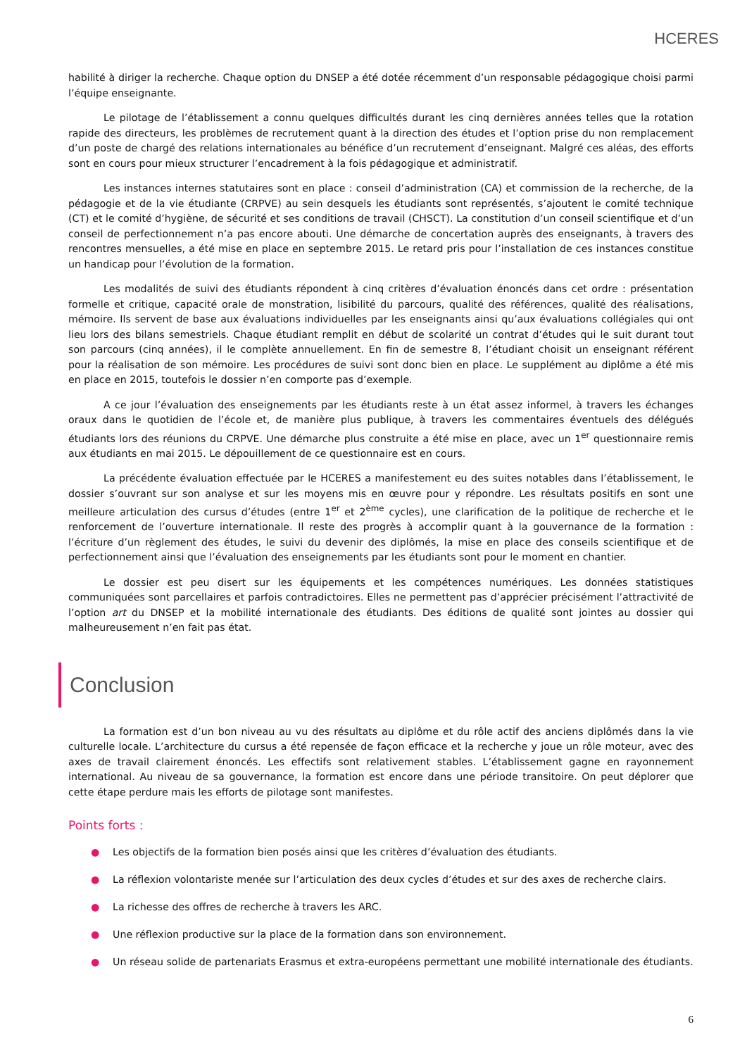HCERES
habilité à diriger la recherche. Chaque option du DNSEP a été dotée récemment d’un responsable pédagogique choisi parmi l’équipe enseignante.
Le pilotage de l’établissement a connu quelques difficultés durant les cinq dernières années telles que la rotation rapide des directeurs, les problèmes de recrutement quant à la direction des études et l’option prise du non remplacement d’un poste de chargé des relations internationales au bénéfice d’un recrutement d’enseignant. Malgré ces aléas, des efforts sont en cours pour mieux structurer l’encadrement à la fois pédagogique et administratif.
Les instances internes statutaires sont en place : conseil d’administration (CA) et commission de la recherche, de la pédagogie et de la vie étudiante (CRPVE) au sein desquels les étudiants sont représentés, s’ajoutent le comité technique (CT) et le comité d’hygiène, de sécurité et ses conditions de travail (CHSCT). La constitution d’un conseil scientifique et d’un conseil de perfectionnement n’a pas encore abouti. Une démarche de concertation auprès des enseignants, à travers des rencontres mensuelles, a été mise en place en septembre 2015. Le retard pris pour l’installation de ces instances constitue un handicap pour l’évolution de la formation.
Les modalités de suivi des étudiants répondent à cinq critères d’évaluation énoncés dans cet ordre : présentation formelle et critique, capacité orale de monstration, lisibilité du parcours, qualité des références, qualité des réalisations, mémoire. Ils servent de base aux évaluations individuelles par les enseignants ainsi qu’aux évaluations collégiales qui ont lieu lors des bilans semestriels. Chaque étudiant remplit en début de scolarité un contrat d’études qui le suit durant tout son parcours (cinq années), il le complète annuellement. En fin de semestre 8, l’étudiant choisit un enseignant référent pour la réalisation de son mémoire. Les procédures de suivi sont donc bien en place. Le supplément au diplôme a été mis en place en 2015, toutefois le dossier n’en comporte pas d’exemple.
A ce jour l’évaluation des enseignements par les étudiants reste à un état assez informel, à travers les échanges oraux dans le quotidien de l’école et, de manière plus publique, à travers les commentaires éventuels des délégués étudiants lors des réunions du CRPVE. Une démarche plus construite a été mise en place, avec un 1<sup>er</sup> questionnaire remis aux étudiants en mai 2015. Le dépouillement de ce questionnaire est en cours.
La précédente évaluation effectuée par le HCERES a manifestement eu des suites notables dans l’établissement, le dossier s’ouvrant sur son analyse et sur les moyens mis en œuvre pour y répondre. Les résultats positifs en sont une meilleure articulation des cursus d’études (entre 1<sup>er</sup> et 2<sup>ème</sup> cycles), une clarification de la politique de recherche et le renforcement de l’ouverture internationale. Il reste des progrès à accomplir quant à la gouvernance de la formation : l’écriture d’un règlement des études, le suivi du devenir des diplômés, la mise en place des conseils scientifique et de perfectionnement ainsi que l’évaluation des enseignements par les étudiants sont pour le moment en chantier.
Le dossier est peu disert sur les équipements et les compétences numériques. Les données statistiques communiquées sont parcellaires et parfois contradictoires. Elles ne permettent pas d’apprécier précisément l’attractivité de l’option art du DNSEP et la mobilité internationale des étudiants. Des éditions de qualité sont jointes au dossier qui malheureusement n’en fait pas état.
Conclusion
La formation est d’un bon niveau au vu des résultats au diplôme et du rôle actif des anciens diplômés dans la vie culturelle locale. L’architecture du cursus a été repensée de façon efficace et la recherche y joue un rôle moteur, avec des axes de travail clairement énoncés. Les effectifs sont relativement stables. L’établissement gagne en rayonnement international. Au niveau de sa gouvernance, la formation est encore dans une période transitoire. On peut déplorer que cette étape perdure mais les efforts de pilotage sont manifestes.
Points forts :
● Les objectifs de la formation bien posés ainsi que les critères d’évaluation des étudiants.
● La réflexion volontariste menée sur l’articulation des deux cycles d’études et sur des axes de recherche clairs.
● La richesse des offres de recherche à travers les ARC.
● Une réflexion productive sur la place de la formation dans son environnement.
● Un réseau solide de partenariats Erasmus et extra-européens permettant une mobilité internationale des étudiants.
6